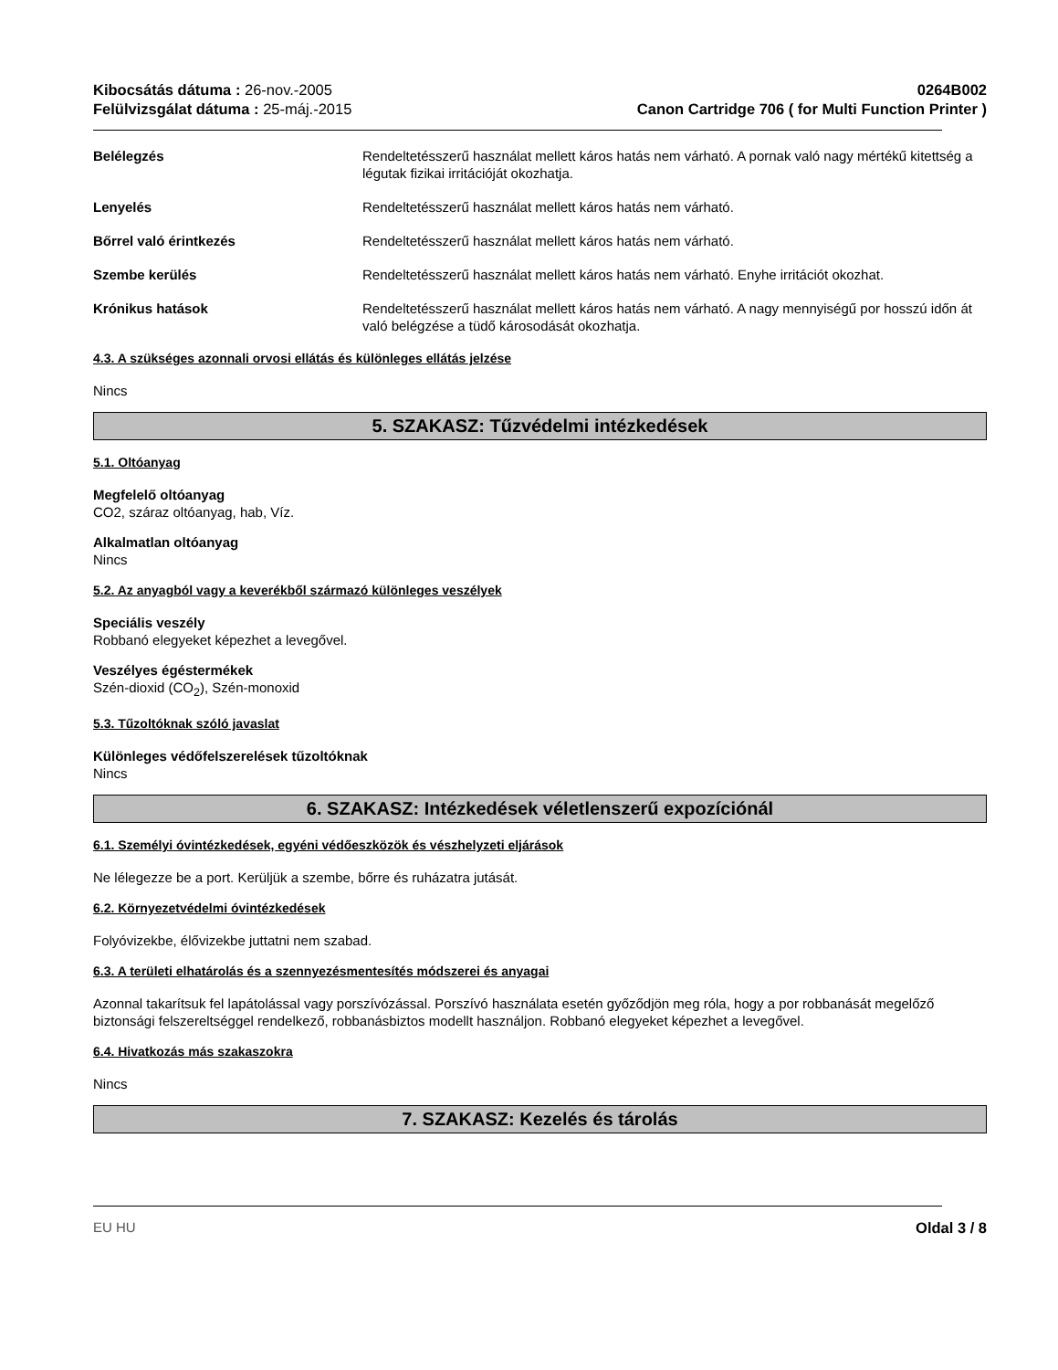Kibocsátás dátuma : 26-nov.-2005
Felülvizsgálat dátuma : 25-máj.-2015
0264B002
Canon Cartridge 706 ( for Multi Function Printer )
Belélegzés Rendeltetésszerű használat mellett káros hatás nem várható. A pornak való nagy mértékű kitettség a légutak fizikai irritációját okozhatja.
Lenyelés Rendeltetésszerű használat mellett káros hatás nem várható.
Bőrrel való érintkezés Rendeltetésszerű használat mellett káros hatás nem várható.
Szembe kerülés Rendeltetésszerű használat mellett káros hatás nem várható. Enyhe irritációt okozhat.
Krónikus hatások Rendeltetésszerű használat mellett káros hatás nem várható. A nagy mennyiségű por hosszú időn át való belégzése a tüdő károsodását okozhatja.
4.3. A szükséges azonnali orvosi ellátás és különleges ellátás jelzése
Nincs
5. SZAKASZ: Tűzvédelmi intézkedések
5.1. Oltóanyag
Megfelelő oltóanyag
CO2, száraz oltóanyag, hab, Víz.
Alkalmatlan oltóanyag
Nincs
5.2. Az anyagból vagy a keverékből származó különleges veszélyek
Speciális veszély
Robbanó elegyeket képezhet a levegővel.
Veszélyes égéstermékek
Szén-dioxid (CO<sub>2</sub>), Szén-monoxid
5.3. Tűzoltóknak szóló javaslat
Különleges védőfelszerelések tűzoltóknak
Nincs
6. SZAKASZ: Intézkedések véletlenszerű expozíciónál
6.1. Személyi óvintézkedések, egyéni védőeszközök és vészhelyzeti eljárások
Ne lélegezze be a port. Kerüljük a szembe, bőrre és ruházatra jutását.
6.2. Környezetvédelmi óvintézkedések
Folyóvizekbe, élővizekbe juttatni nem szabad.
6.3. A területi elhatárolás és a szennyezésmentesítés módszerei és anyagai
Azonnal takarítsuk fel lapátolással vagy porszívózással. Porszívó használata esetén győződjön meg róla, hogy a por robbanását megelőző biztonsági felszereltséggel rendelkező, robbanásbiztos modellt használjon. Robbanó elegyeket képezhet a levegővel.
6.4. Hivatkozás más szakaszokra
Nincs
7. SZAKASZ: Kezelés és tárolás
EU HU Oldal 3 / 8